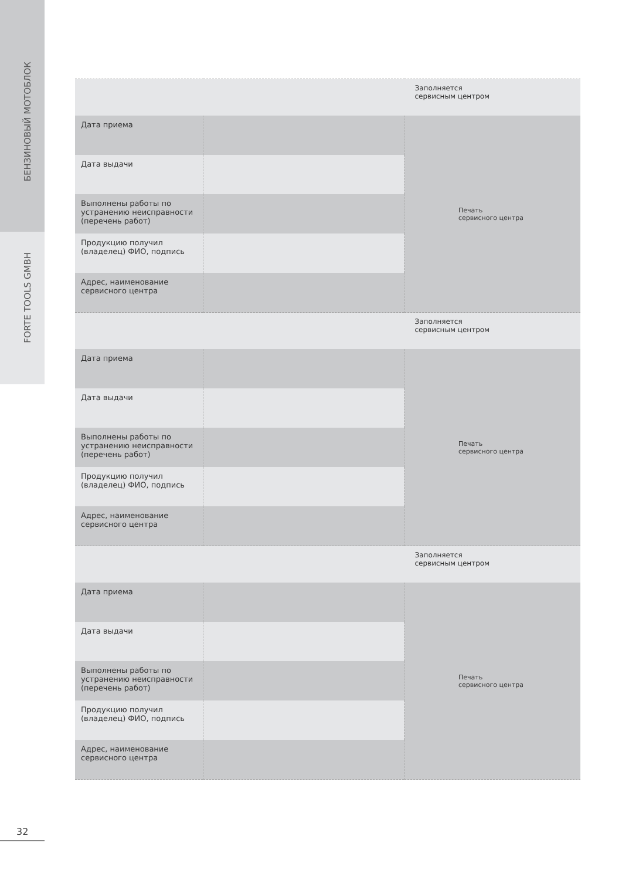БЕНЗИНОВЫЙ МОТОБЛОК
FORTE TOOLS GMBH
| | | Заполняется сервисным центром |
| Дата приема | | Печать сервисного центра |
| Дата выдачи | | |
| Выполнены работы по устранению неисправности (перечень работ) | | |
| Продукцию получил (владелец) ФИО, подпись | | |
| Адрес, наименование сервисного центра | | |
| | | Заполняется сервисным центром |
| Дата приема | | Печать сервисного центра |
| Дата выдачи | | |
| Выполнены работы по устранению неисправности (перечень работ) | | |
| Продукцию получил (владелец) ФИО, подпись | | |
| Адрес, наименование сервисного центра | | |
| | | Заполняется сервисным центром |
| Дата приема | | Печать сервисного центра |
| Дата выдачи | | |
| Выполнены работы по устранению неисправности (перечень работ) | | |
| Продукцию получил (владелец) ФИО, подпись | | |
| Адрес, наименование сервисного центра | | |
32